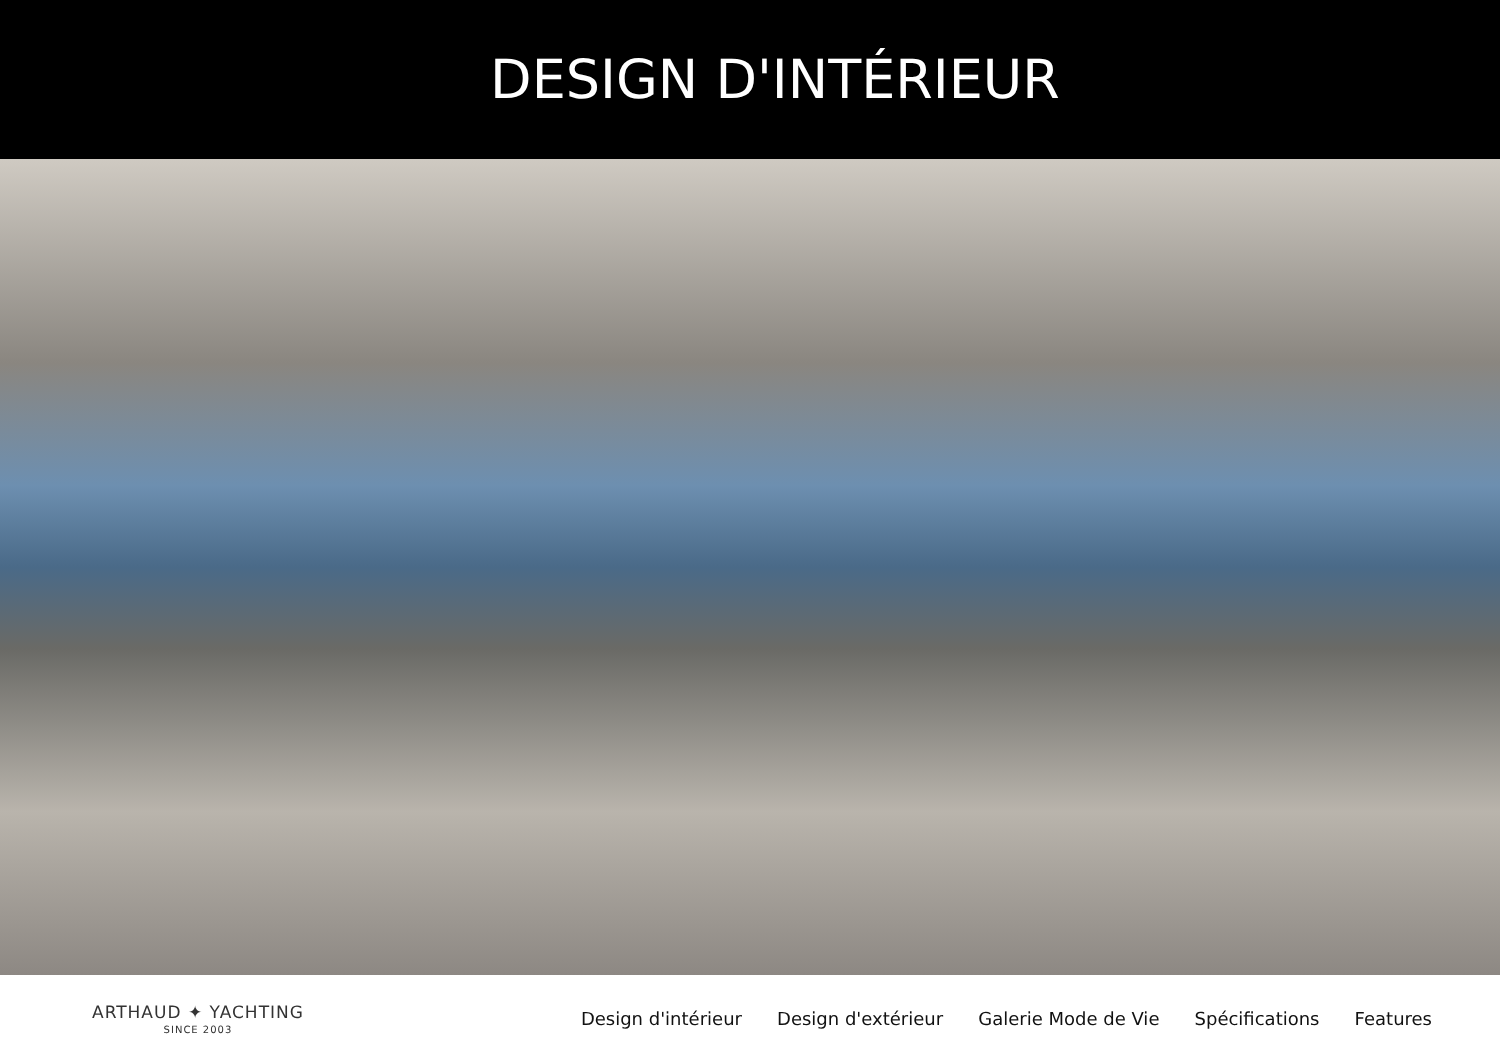DESIGN D'INTÉRIEUR
ARTHAUD ✦ YACHTING
SINCE 2003
Design d'intérieur Design d'extérieur Galerie Mode de Vie Spécifications Features